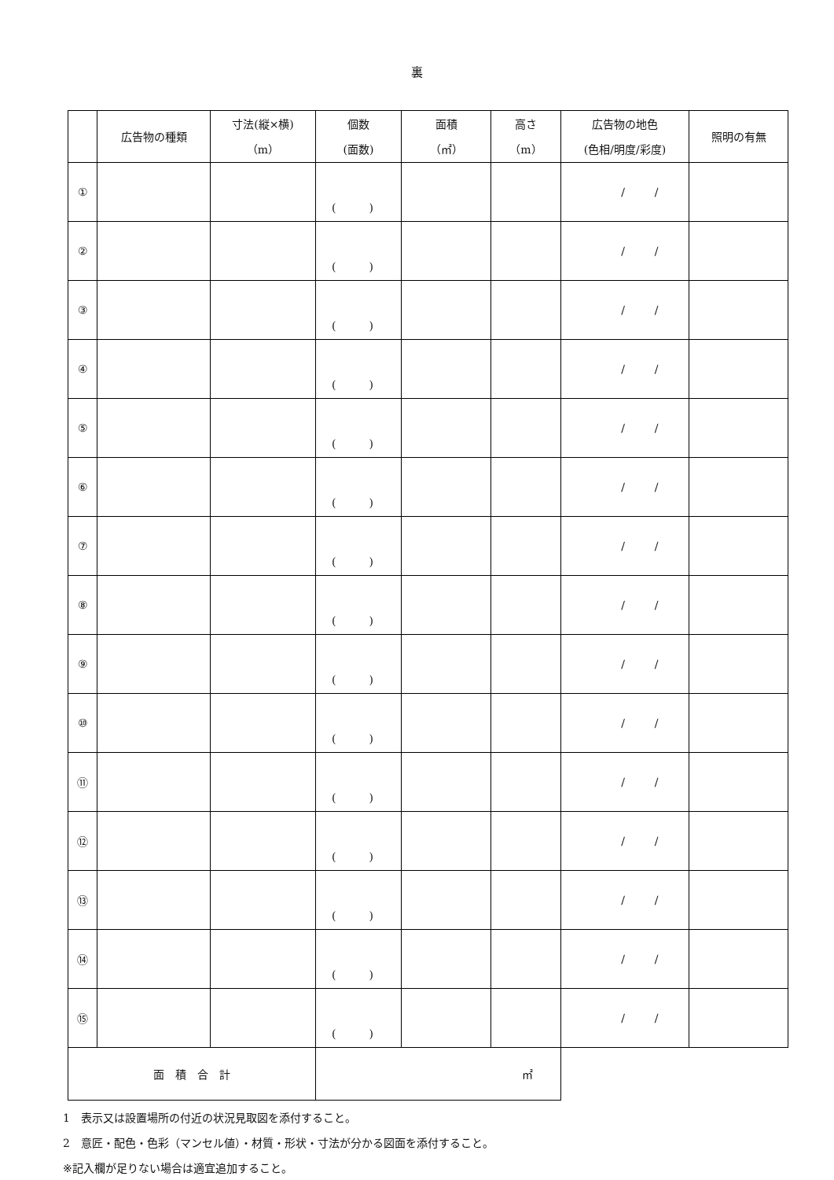裏
| | 広告物の種類 | 寸法(縦×横) （m） | 個数 (面数) | 面積 （㎡） | 高さ （m） | 広告物の地色 (色相/明度/彩度) | 照明の有無 |
| --- | --- | --- | --- | --- | --- | --- | --- |
| ① | | | ( ) | | | / / | |
| ② | | | ( ) | | | / / | |
| ③ | | | ( ) | | | / / | |
| ④ | | | ( ) | | | / / | |
| ⑤ | | | ( ) | | | / / | |
| ⑥ | | | ( ) | | | / / | |
| ⑦ | | | ( ) | | | / / | |
| ⑧ | | | ( ) | | | / / | |
| ⑨ | | | ( ) | | | / / | |
| ⑩ | | | ( ) | | | / / | |
| ⑪ | | | ( ) | | | / / | |
| ⑫ | | | ( ) | | | / / | |
| ⑬ | | | ( ) | | | / / | |
| ⑭ | | | ( ) | | | / / | |
| ⑮ | | | ( ) | | | / / | |
| 面 積 合 計 | | | ㎡ | | | | |
1　表示又は設置場所の付近の状況見取図を添付すること。
2　意匠・配色・色彩（マンセル値）・材質・形状・寸法が分かる図面を添付すること。
※記入欄が足りない場合は適宜追加すること。